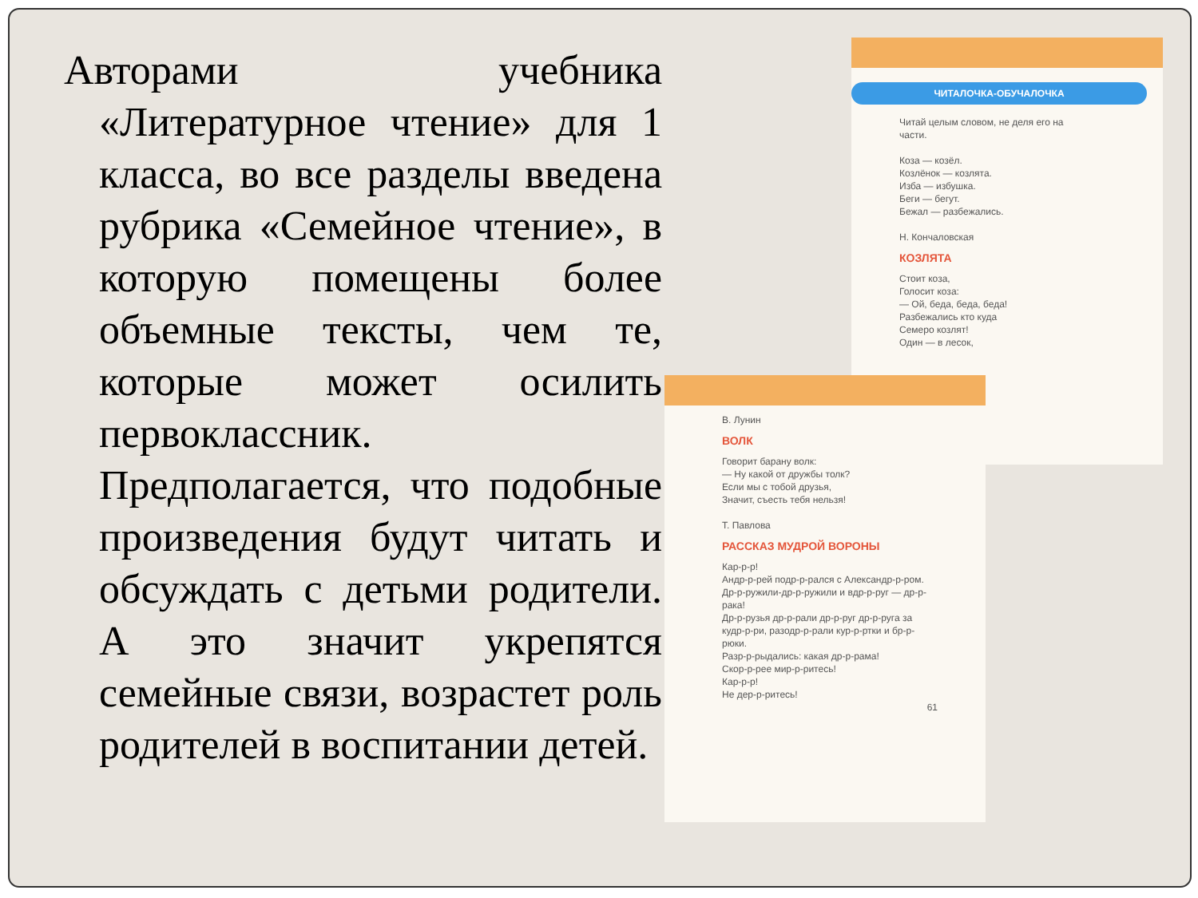Авторами учебника «Литературное чтение» для 1 класса, во все разделы введена рубрика «Семейное чтение», в которую помещены более объемные тексты, чем те, которые может осилить первоклассник. Предполагается, что подобные произведения будут читать и обсуждать с детьми родители. А это значит укрепятся семейные связи, возрастет роль родителей в воспитании детей.
ЧИТАЛОЧКА-ОБУЧАЛОЧКА
Читай целым словом, не деля его на части.
Коза — козёл.
Козлёнок — козлята.
Изба — избушка.
Беги — бегут.
Бежал — разбежались.
Н. Кончаловская
КОЗЛЯТА
Стоит коза,
Голосит коза:
— Ой, беда, беда, беда!
Разбежались кто куда
Семеро козлят!
Один — в лесок,
В. Лунин
ВОЛК
Говорит барану волк:
— Ну какой от дружбы толк?
Если мы с тобой друзья,
Значит, съесть тебя нельзя!
Т. Павлова
РАССКАЗ МУДРОЙ ВОРОНЫ
Кар-р-р!
Андр-р-рей подр-р-рался с Александр-р-ром.
Др-р-ружили-др-р-ружили и вдр-р-руг — др-р-рака!
Др-р-рузья др-р-рали др-р-руг др-р-руга за кудр-р-ри, разодр-р-рали кур-р-ртки и бр-р-рюки.
Разр-р-рыдались: какая др-р-рама!
Скор-р-рее мир-р-ритесь!
Кар-р-р!
Не дер-р-ритесь!
61